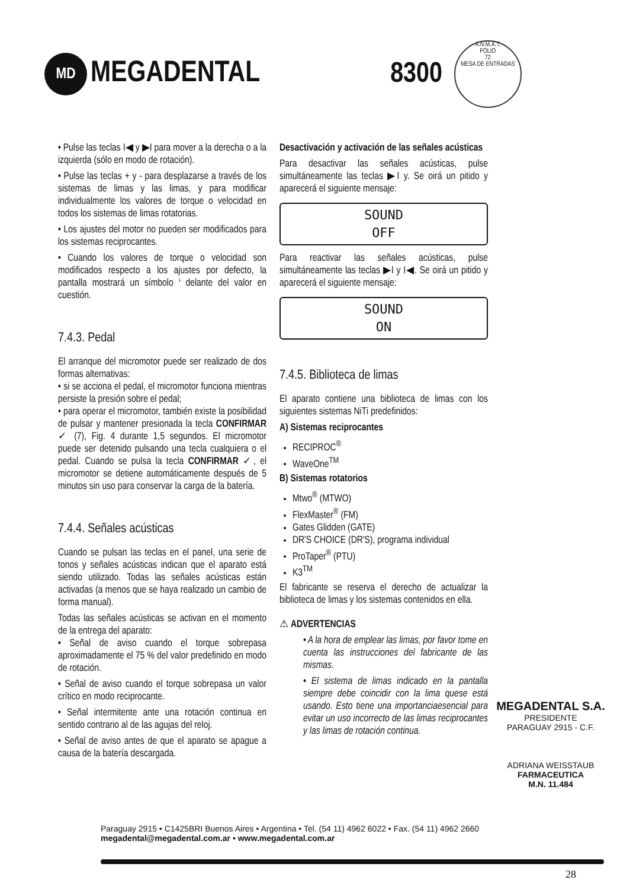MD
MEGADENTAL 8300
A.N.M.A.T.
FOLIO
72
MESA DE ENTRADAS
• Pulse las teclas I◀ y ▶I para mover a la derecha o a la izquierda (sólo en modo de rotación).
• Pulse las teclas + y - para desplazarse a través de los sistemas de limas y las limas, y para modificar individualmente los valores de torque o velocidad en todos los sistemas de limas rotatorias.
• Los ajustes del motor no pueden ser modificados para los sistemas reciprocantes.
• Cuando los valores de torque o velocidad son modificados respecto a los ajustes por defecto, la pantalla mostrará un símbolo ⁱ delante del valor en cuestión.
7.4.3. Pedal
El arranque del micromotor puede ser realizado de dos formas alternativas:
• si se acciona el pedal, el micromotor funciona mientras persiste la presión sobre el pedal;
• para operar el micromotor, también existe la posibilidad de pulsar y mantener presionada la tecla CONFIRMAR ✓ (7), Fig. 4 durante 1,5 segundos. El micromotor puede ser detenido pulsando una tecla cualquiera o el pedal. Cuando se pulsa la tecla CONFIRMAR ✓, el micromotor se detiene automáticamente después de 5 minutos sin uso para conservar la carga de la batería.
7.4.4. Señales acústicas
Cuando se pulsan las teclas en el panel, una serie de tonos y señales acústicas indican que el aparato está siendo utilizado. Todas las señales acústicas están activadas (a menos que se haya realizado un cambio de forma manual).
Todas las señales acústicas se activan en el momento de la entrega del aparato:
• Señal de aviso cuando el torque sobrepasa aproximadamente el 75 % del valor predefinido en modo de rotación.
• Señal de aviso cuando el torque sobrepasa un valor crítico en modo reciprocante.
• Señal intermitente ante una rotación continua en sentido contrario al de las agujas del reloj.
• Señal de aviso antes de que el aparato se apague a causa de la batería descargada.
Desactivación y activación de las señales acústicas
Para desactivar las señales acústicas, pulse simultáneamente las teclas ▶I y. Se oirá un pitido y aparecerá el siguiente mensaje:
SOUND
OFF
Para reactivar las señales acústicas, pulse simultáneamente las teclas ▶I y I◀. Se oirá un pitido y aparecerá el siguiente mensaje:
SOUND
ON
7.4.5. Biblioteca de limas
El aparato contiene una biblioteca de limas con los siguientes sistemas NiTi predefinidos:
A) Sistemas reciprocantes
RECIPROC<sup>®</sup>
WaveOne<sup>TM</sup>
B) Sistemas rotatorios
Mtwo<sup>®</sup> (MTWO)
FlexMaster<sup>®</sup> (FM)
Gates Glidden (GATE)
DR'S CHOICE (DR'S), programa individual
ProTaper<sup>®</sup> (PTU)
K3<sup>TM</sup>
El fabricante se reserva el derecho de actualizar la biblioteca de limas y los sistemas contenidos en ella.
⚠ ADVERTENCIAS
• A la hora de emplear las limas, por favor tome en cuenta las instrucciones del fabricante de las mismas.
• El sistema de limas indicado en la pantalla siempre debe coincidir con la lima quese está usando. Esto tiene una importanciaesencial para evitar un uso incorrecto de las limas reciprocantes y las limas de rotación continua.
MEGADENTAL S.A.
PRESIDENTE
PARAGUAY 2915 - C.F.
ADRIANA WEISSTAUB
FARMACEUTICA
M.N. 11.484
Paraguay 2915 • C1425BRI Buenos Aires • Argentina • Tel. (54 11) 4962 6022 • Fax. (54 11) 4962 2660
megadental@megadental.com.ar • www.megadental.com.ar
28